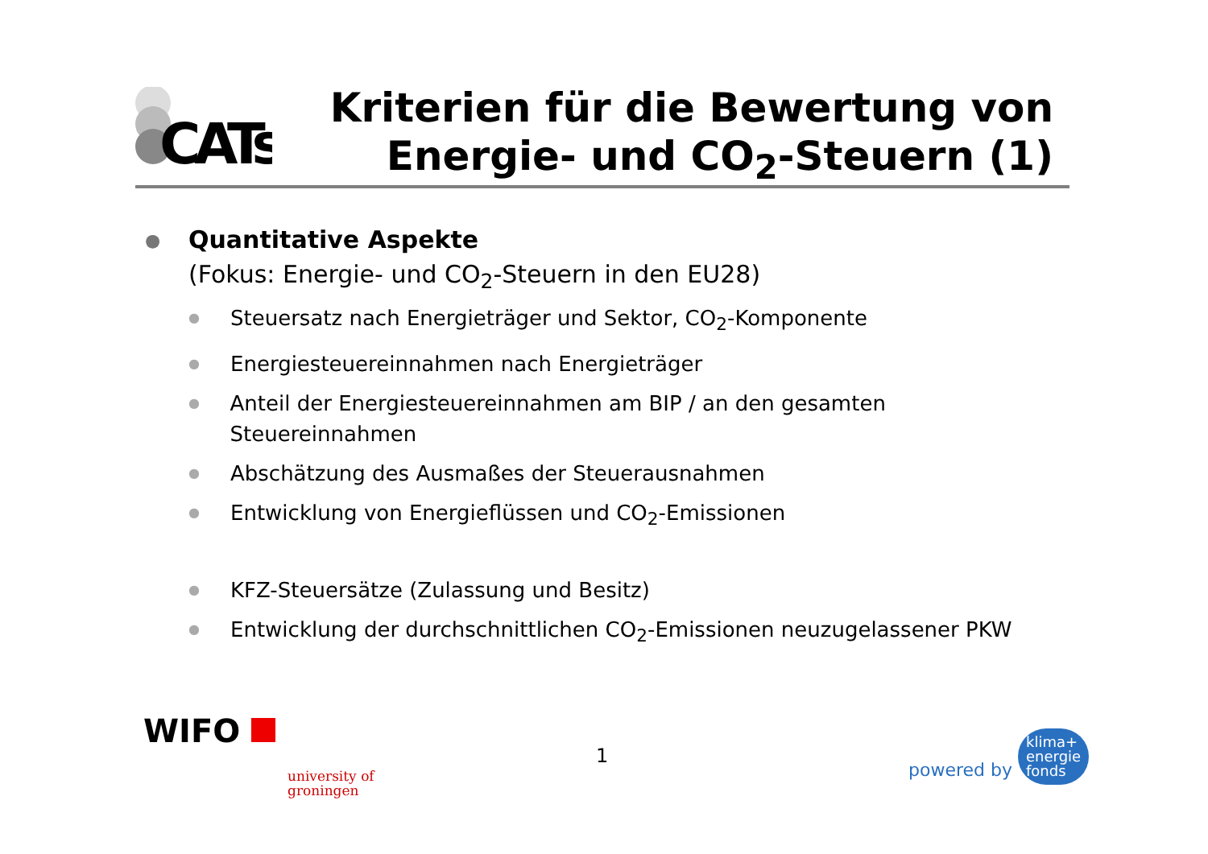CATs
Kriterien für die Bewertung von
Energie- und CO<sub>2</sub>-Steuern (1)
● Quantitative Aspekte
(Fokus: Energie- und CO<sub>2</sub>-Steuern in den EU28)
● Steuersatz nach Energieträger und Sektor, CO<sub>2</sub>-Komponente
● Energiesteuereinnahmen nach Energieträger
● Anteil der Energiesteuereinnahmen am BIP / an den gesamten Steuereinnahmen
● Abschätzung des Ausmaßes der Steuerausnahmen
● Entwicklung von Energieflüssen und CO<sub>2</sub>-Emissionen
● KFZ-Steuersätze (Zulassung und Besitz)
● Entwicklung der durchschnittlichen CO<sub>2</sub>-Emissionen neuzugelassener PKW
WIFO
university of
groningen
1
powered by klima+
energie
fonds